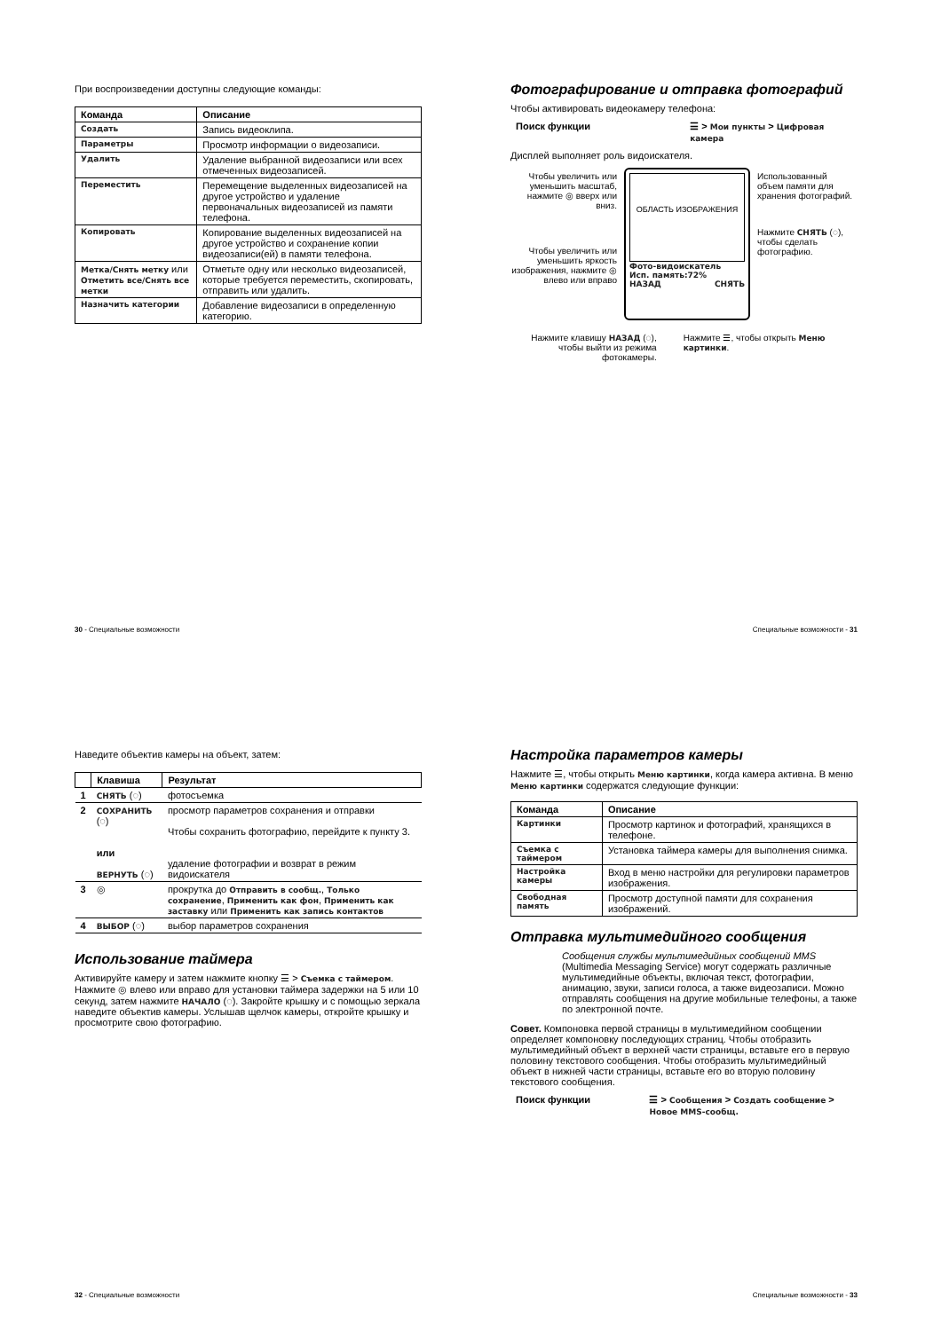При воспроизведении доступны следующие команды:
| Команда | Описание |
| --- | --- |
| Создать | Запись видеоклипа. |
| Параметры | Просмотр информации о видеозаписи. |
| Удалить | Удаление выбранной видеозаписи или всех отмеченных видеозаписей. |
| Переместить | Перемещение выделенных видеозаписей на другое устройство и удаление первоначальных видеозаписей из памяти телефона. |
| Копировать | Копирование выделенных видеозаписей на другое устройство и сохранение копии видеозаписи(ей) в памяти телефона. |
| Метка/Снять метку или Отметить все/Снять все метки | Отметьте одну или несколько видеозаписей, которые требуется переместить, скопировать, отправить или удалить. |
| Назначить категории | Добавление видеозаписи в определенную категорию. |
30 - Специальные возможности
Фотографирование и отправка фотографий
Чтобы активировать видеокамеру телефона:
Поиск функции ☰ > Мои пункты > Цифровая камера
Дисплей выполняет роль видоискателя.
Чтобы увеличить или уменьшить масштаб, нажмите ◎ вверх или вниз.
Чтобы увеличить или уменьшить яркость изображения, нажмите ◎ влево или вправо
ОБЛАСТЬ ИЗОБРАЖЕНИЯ
Фото-видоискатель
Исп. память:72%
НАЗАД СНЯТЬ
Использованный объем памяти для хранения фотографий.
Нажмите СНЯТЬ (◌), чтобы сделать фотографию.
Нажмите клавишу НАЗАД (◌), чтобы выйти из режима фотокамеры.
Нажмите ☰, чтобы открыть Меню картинки.
Специальные возможности - 31
Наведите объектив камеры на объект, затем:
| | Клавиша | Результат |
| --- | --- | --- |
| 1 | СНЯТЬ (◌) | фотосъемка |
| 2 | СОХРАНИТЬ (◌) или ВЕРНУТЬ (◌) | просмотр параметров сохранения и отправки Чтобы сохранить фотографию, перейдите к пункту 3. удаление фотографии и возврат в режим видоискателя |
| 3 | ◎ | прокрутка до Отправить в сообщ. , Только сохранение , Применить как фон , Применить как заставку или Применить как запись контактов |
| 4 | ВЫБОР (◌) | выбор параметров сохранения |
Использование таймера
Активируйте камеру и затем нажмите кнопку ☰ > Съемка с таймером. Нажмите ◎ влево или вправо для установки таймера задержки на 5 или 10 секунд, затем нажмите НАЧАЛО (◌). Закройте крышку и с помощью зеркала наведите объектив камеры. Услышав щелчок камеры, откройте крышку и просмотрите свою фотографию.
32 - Специальные возможности
Настройка параметров камеры
Нажмите ☰, чтобы открыть Меню картинки, когда камера активна. В меню Меню картинки содержатся следующие функции:
| Команда | Описание |
| --- | --- |
| Картинки | Просмотр картинок и фотографий, хранящихся в телефоне. |
| Съемка с таймером | Установка таймера камеры для выполнения снимка. |
| Настройка камеры | Вход в меню настройки для регулировки параметров изображения. |
| Свободная память | Просмотр доступной памяти для сохранения изображений. |
Отправка мультимедийного сообщения
Сообщения службы мультимедийных сообщений MMS (Multimedia Messaging Service) могут содержать различные мультимедийные объекты, включая текст, фотографии, анимацию, звуки, записи голоса, а также видеозаписи. Можно отправлять сообщения на другие мобильные телефоны, а также по электронной почте.
Совет. Компоновка первой страницы в мультимедийном сообщении определяет компоновку последующих страниц. Чтобы отобразить мультимедийный объект в верхней части страницы, вставьте его в первую половину текстового сообщения. Чтобы отобразить мультимедийный объект в нижней части страницы, вставьте его во вторую половину текстового сообщения.
Поиск функции ☰ > Сообщения > Создать сообщение > Новое MMS-сообщ.
Специальные возможности - 33